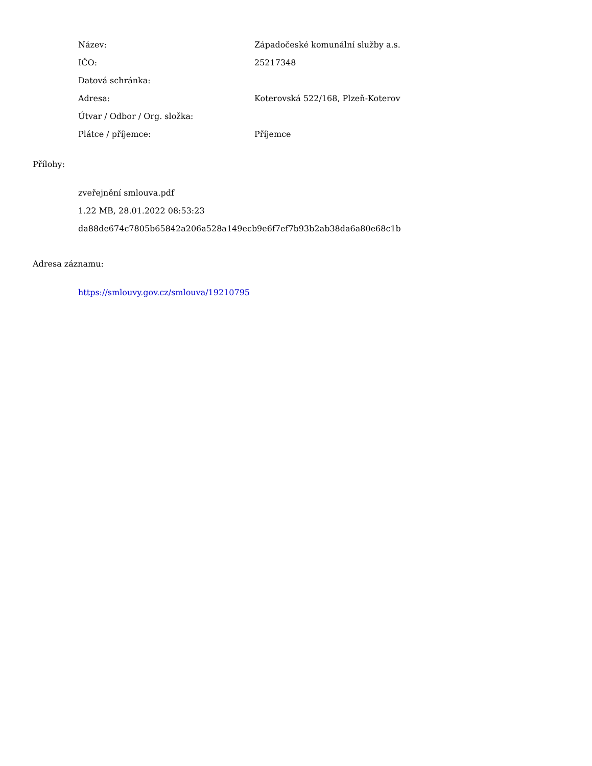| Název: | Západočeské komunální služby a.s. |
| IČO: | 25217348 |
| Datová schránka: | |
| Adresa: | Koterovská 522/168, Plzeň-Koterov |
| Útvar / Odbor / Org. složka: | |
| Plátce / příjemce: | Příjemce |
Přílohy:
zveřejnění smlouva.pdf
1.22 MB, 28.01.2022 08:53:23
da88de674c7805b65842a206a528a149ecb9e6f7ef7b93b2ab38da6a80e68c1b
Adresa záznamu:
https://smlouvy.gov.cz/smlouva/19210795